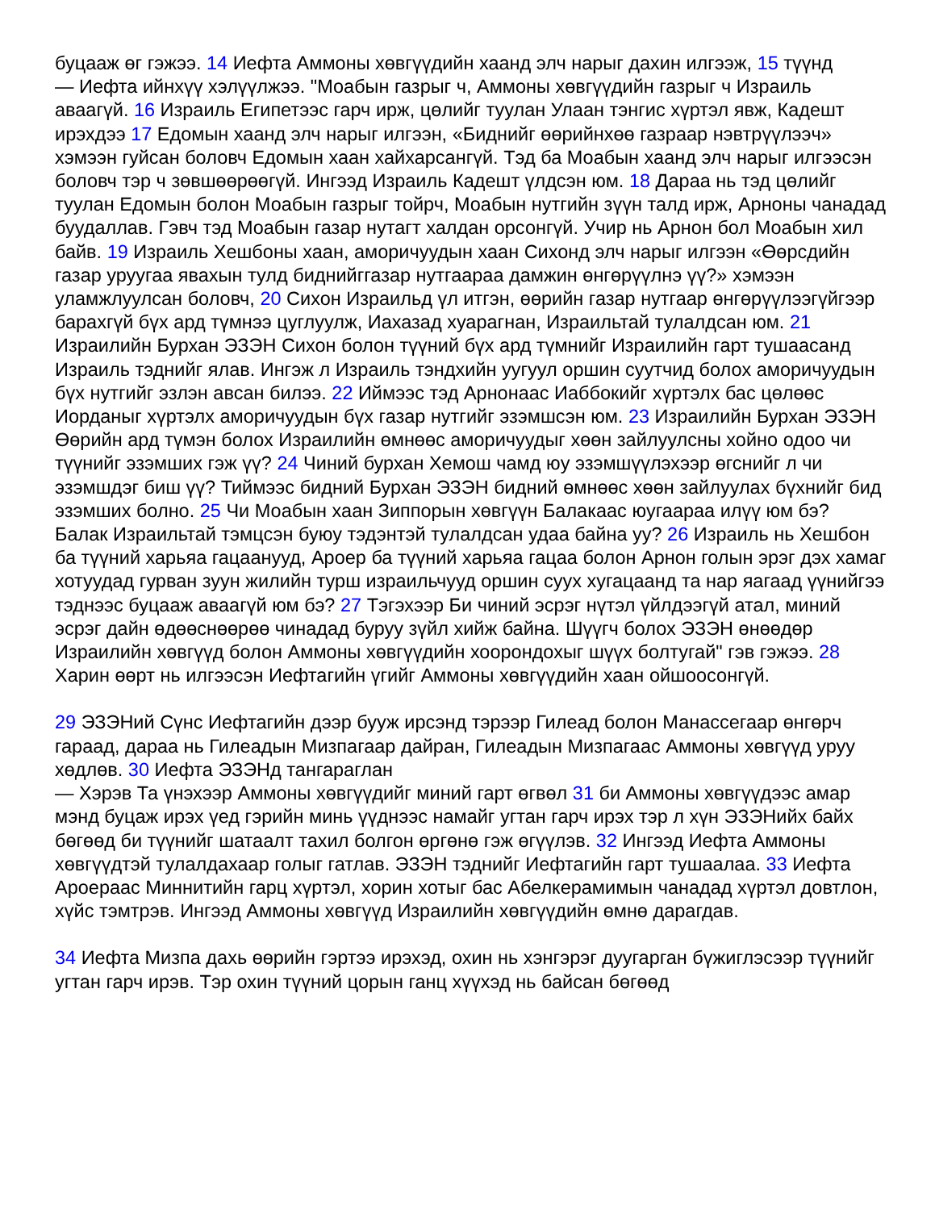буцааж өг гэжээ. 14 Иефта Аммоны хөвгүүдийн хаанд элч нарыг дахин илгээж, 15 түүнд
— Иефта ийнхүү хэлүүлжээ. "Моабын газрыг ч, Аммоны хөвгүүдийн газрыг ч Израиль аваагүй. 16 Израиль Египетээс гарч ирж, цөлийг туулан Улаан тэнгис хүртэл явж, Кадешт ирэхдээ 17 Едомын хаанд элч нарыг илгээн, «Биднийг өөрийнхөө газраар нэвтрүүлээч» хэмээн гуйсан боловч Едомын хаан хайхарсангүй. Тэд ба Моабын хаанд элч нарыг илгээсэн боловч тэр ч зөвшөөрөөгүй. Ингээд Израиль Кадешт үлдсэн юм. 18 Дараа нь тэд цөлийг туулан Едомын болон Моабын газрыг тойрч, Моабын нутгийн зүүн талд ирж, Арноны чанадад буудаллав. Гэвч тэд Моабын газар нутагт халдан орсонгүй. Учир нь Арнон бол Моабын хил байв. 19 Израиль Хешбоны хаан, аморичуудын хаан Сихонд элч нарыг илгээн «Өөрсдийн газар уруугаа явахын тулд биднийггазар нутгаараа дамжин өнгөрүүлнэ үү?» хэмээн уламжлуулсан боловч, 20 Сихон Израильд үл итгэн, өөрийн газар нутгаар өнгөрүүлээгүйгээр барахгүй бүх ард түмнээ цуглуулж, Иахазад хуарагнан, Израильтай тулалдсан юм. 21 Израилийн Бурхан ЭЗЭН Сихон болон түүний бүх ард түмнийг Израилийн гарт тушаасанд Израиль тэднийг ялав. Ингэж л Израиль тэндхийн уугуул оршин суутчид болох аморичуудын бүх нутгийг эзлэн авсан билээ. 22 Иймээс тэд Арнонаас Иаббокийг хүртэлх бас цөлөөс Иорданыг хүртэлх аморичуудын бүх газар нутгийг эзэмшсэн юм. 23 Израилийн Бурхан ЭЗЭН Өөрийн ард түмэн болох Израилийн өмнөөс аморичуудыг хөөн зайлуулсны хойно одоо чи түүнийг эзэмших гэж үү? 24 Чиний бурхан Хемош чамд юу эзэмшүүлэхээр өгснийг л чи эзэмшдэг биш үү? Тиймээс бидний Бурхан ЭЗЭН бидний өмнөөс хөөн зайлуулах бүхнийг бид эзэмших болно. 25 Чи Моабын хаан Зиппорын хөвгүүн Балакаас юугаараа илүү юм бэ? Балак Израильтай тэмцсэн буюу тэдэнтэй тулалдсан удаа байна уу? 26 Израиль нь Хешбон ба түүний харьяа гацаанууд, Ароер ба түүний харьяа гацаа болон Арнон голын эрэг дэх хамаг хотуудад гурван зуун жилийн турш израильчууд оршин суух хугацаанд та нар яагаад үүнийгээ тэднээс буцааж аваагүй юм бэ? 27 Тэгэхээр Би чиний эсрэг нүтэл үйлдээгүй атал, миний эсрэг дайн өдөөснөөрөө чинадад буруу зүйл хийж байна. Шүүгч болох ЭЗЭН өнөөдөр Израилийн хөвгүүд болон Аммоны хөвгүүдийн хоорондохыг шүүх болтугай" гэв гэжээ. 28 Харин өөрт нь илгээсэн Иефтагийн үгийг Аммоны хөвгүүдийн хаан ойшоосонгүй.
29 ЭЗЭНий Сүнс Иефтагийн дээр бууж ирсэнд тэрээр Гилеад болон Манассегаар өнгөрч гараад, дараа нь Гилеадын Мизпагаар дайран, Гилеадын Мизпагаас Аммоны хөвгүүд уруу хөдлөв. 30 Иефта ЭЗЭНд тангараглан
— Хэрэв Та үнэхээр Аммоны хөвгүүдийг миний гарт өгвөл 31 би Аммоны хөвгүүдээс амар мэнд буцаж ирэх үед гэрийн минь үүднээс намайг угтан гарч ирэх тэр л хүн ЭЗЭНийх байх бөгөөд би түүнийг шатаалт тахил болгон өргөнө гэж өгүүлэв. 32 Ингээд Иефта Аммоны хөвгүүдтэй тулалдахаар голыг гатлав. ЭЗЭН тэднийг Иефтагийн гарт тушаалаа. 33 Иефта Ароераас Миннитийн гарц хүртэл, хорин хотыг бас Абелкерамимын чанадад хүртэл довтлон, хүйс тэмтрэв. Ингээд Аммоны хөвгүүд Израилийн хөвгүүдийн өмнө дарагдав.
34 Иефта Мизпа дахь өөрийн гэртээ ирэхэд, охин нь хэнгэрэг дуугарган бүжиглэсээр түүнийг угтан гарч ирэв. Тэр охин түүний цорын ганц хүүхэд нь байсан бөгөөд